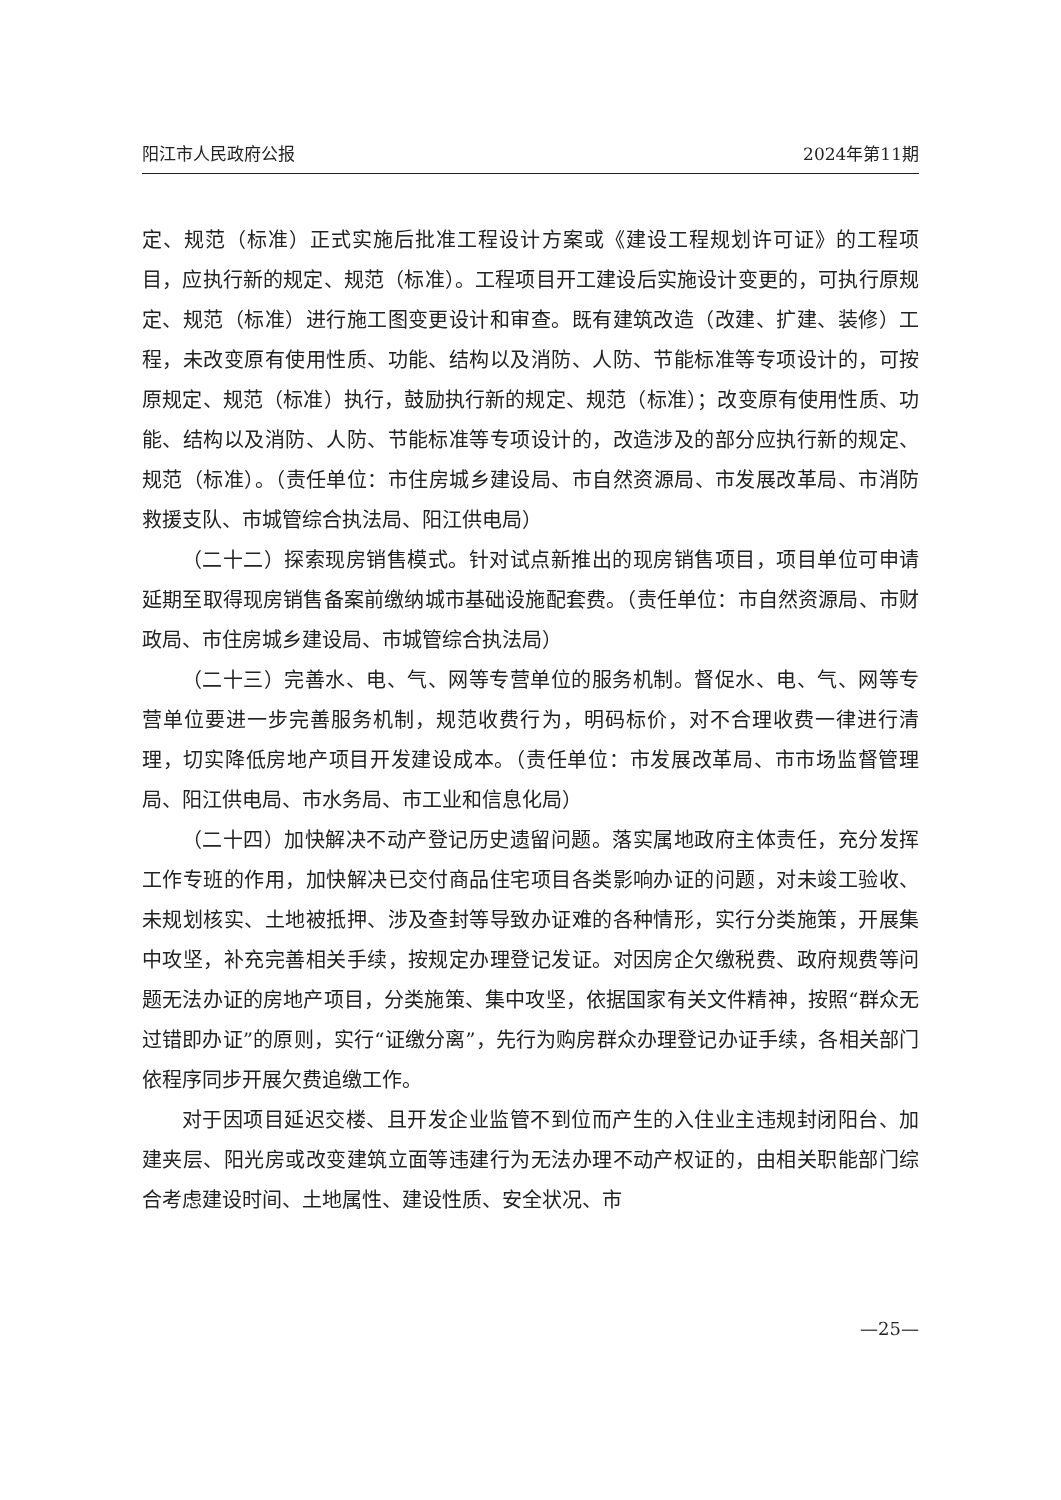阳江市人民政府公报 2024年第11期
定、规范（标准）正式实施后批准工程设计方案或《建设工程规划许可证》的工程项目，应执行新的规定、规范（标准）。工程项目开工建设后实施设计变更的，可执行原规定、规范（标准）进行施工图变更设计和审查。既有建筑改造（改建、扩建、装修）工程，未改变原有使用性质、功能、结构以及消防、人防、节能标准等专项设计的，可按原规定、规范（标准）执行，鼓励执行新的规定、规范（标准）；改变原有使用性质、功能、结构以及消防、人防、节能标准等专项设计的，改造涉及的部分应执行新的规定、规范（标准）。（责任单位：市住房城乡建设局、市自然资源局、市发展改革局、市消防救援支队、市城管综合执法局、阳江供电局）
（二十二）探索现房销售模式。针对试点新推出的现房销售项目，项目单位可申请延期至取得现房销售备案前缴纳城市基础设施配套费。（责任单位：市自然资源局、市财政局、市住房城乡建设局、市城管综合执法局）
（二十三）完善水、电、气、网等专营单位的服务机制。督促水、电、气、网等专营单位要进一步完善服务机制，规范收费行为，明码标价，对不合理收费一律进行清理，切实降低房地产项目开发建设成本。（责任单位：市发展改革局、市市场监督管理局、阳江供电局、市水务局、市工业和信息化局）
（二十四）加快解决不动产登记历史遗留问题。落实属地政府主体责任，充分发挥工作专班的作用，加快解决已交付商品住宅项目各类影响办证的问题，对未竣工验收、未规划核实、土地被抵押、涉及查封等导致办证难的各种情形，实行分类施策，开展集中攻坚，补充完善相关手续，按规定办理登记发证。对因房企欠缴税费、政府规费等问题无法办证的房地产项目，分类施策、集中攻坚，依据国家有关文件精神，按照“群众无过错即办证”的原则，实行“证缴分离”，先行为购房群众办理登记办证手续，各相关部门依程序同步开展欠费追缴工作。
对于因项目延迟交楼、且开发企业监管不到位而产生的入住业主违规封闭阳台、加建夹层、阳光房或改变建筑立面等违建行为无法办理不动产权证的，由相关职能部门综合考虑建设时间、土地属性、建设性质、安全状况、市
—25—